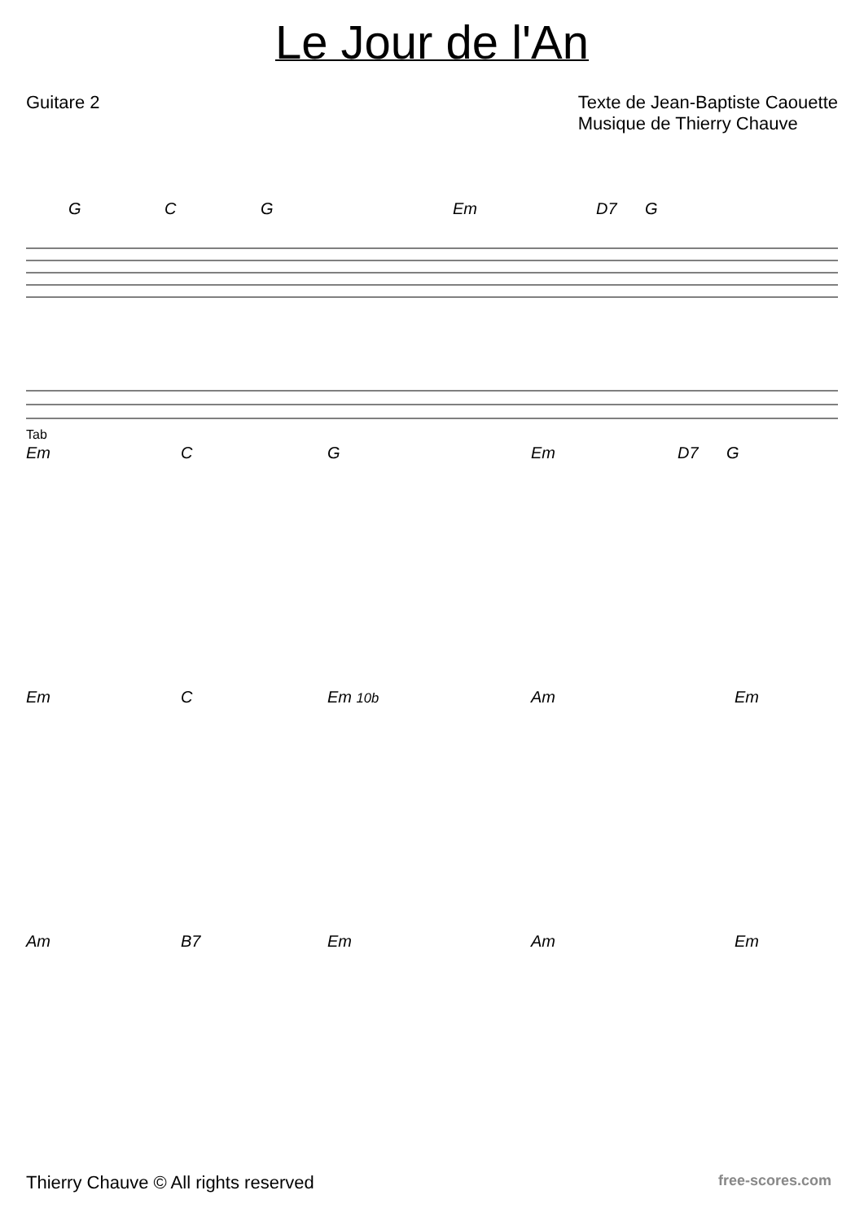Le Jour de l'An
Guitare 2 Texte de Jean-Baptiste Caouette
Musique de Thierry Chauve
G C G Em D7 G
Tab
Em C G Em D7 G
Em C Em 10b Am Em
Am B7 Em Am Em
Thierry Chauve © All rights reserved
free-scores.com